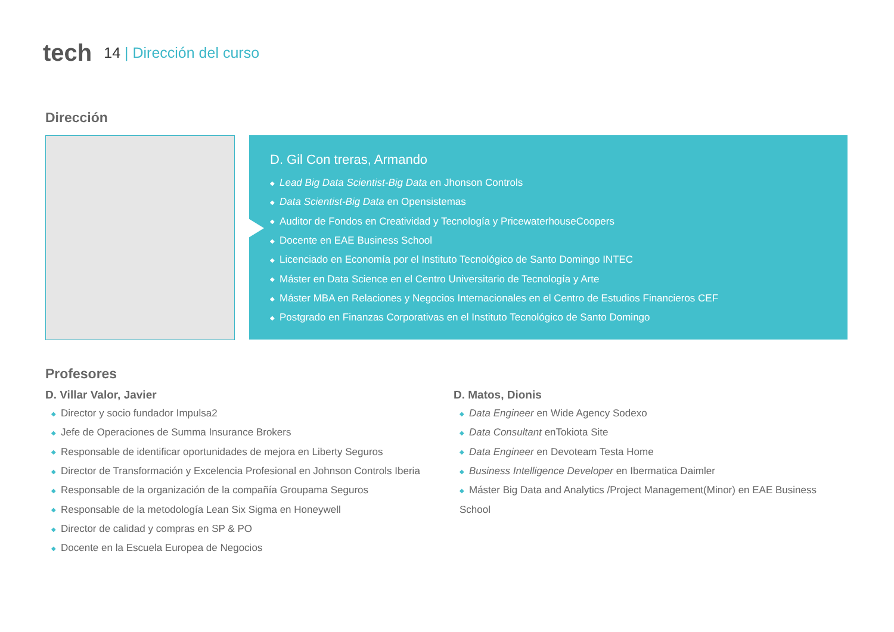tech
14 | Dirección del curso
Dirección
D. Gil Con treras, Armando
◆ Lead Big Data Scientist-Big Data en Jhonson Controls
◆ Data Scientist-Big Data en Opensistemas
◆ Auditor de Fondos en Creatividad y Tecnología y PricewaterhouseCoopers
◆ Docente en EAE Business School
◆ Licenciado en Economía por el Instituto Tecnológico de Santo Domingo INTEC
◆ Máster en Data Science en el Centro Universitario de Tecnología y Arte
◆ Máster MBA en Relaciones y Negocios Internacionales en el Centro de Estudios Financieros CEF
◆ Postgrado en Finanzas Corporativas en el Instituto Tecnológico de Santo Domingo
Profesores
D. Villar Valor, Javier
◆ Director y socio fundador Impulsa2
◆ Jefe de Operaciones de Summa Insurance Brokers
◆ Responsable de identificar oportunidades de mejora en Liberty Seguros
◆ Director de Transformación y Excelencia Profesional en Johnson Controls Iberia
◆ Responsable de la organización de la compañía Groupama Seguros
◆ Responsable de la metodología Lean Six Sigma en Honeywell
◆ Director de calidad y compras en SP & PO
◆ Docente en la Escuela Europea de Negocios
D. Matos, Dionis
◆ Data Engineer en Wide Agency Sodexo
◆ Data Consultant enTokiota Site
◆ Data Engineer en Devoteam Testa Home
◆ Business Intelligence Developer en Ibermatica Daimler
◆ Máster Big Data and Analytics /Project Management(Minor) en EAE Business School